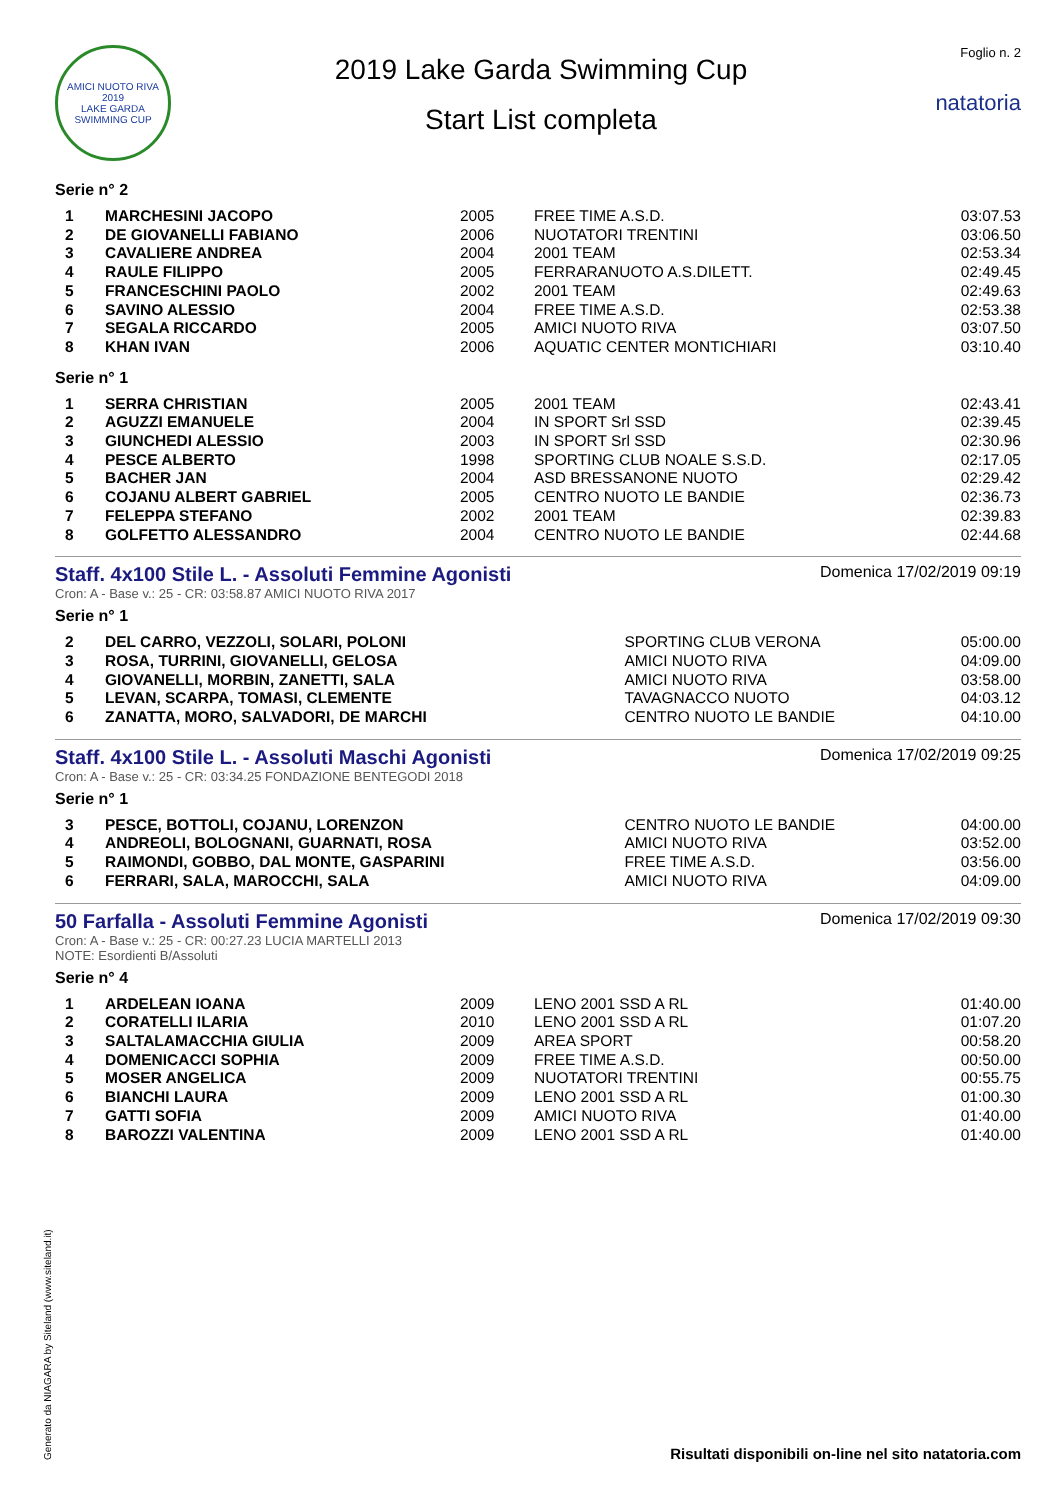AMICI NUOTO RIVA
2019
LAKE GARDA SWIMMING CUP
2019 Lake Garda Swimming Cup
Start List completa
Foglio n. 2
natatoria
Serie n° 2
| 1 | MARCHESINI JACOPO | 2005 | FREE TIME A.S.D. | 03:07.53 |
| 2 | DE GIOVANELLI FABIANO | 2006 | NUOTATORI TRENTINI | 03:06.50 |
| 3 | CAVALIERE ANDREA | 2004 | 2001 TEAM | 02:53.34 |
| 4 | RAULE FILIPPO | 2005 | FERRARANUOTO A.S.DILETT. | 02:49.45 |
| 5 | FRANCESCHINI PAOLO | 2002 | 2001 TEAM | 02:49.63 |
| 6 | SAVINO ALESSIO | 2004 | FREE TIME A.S.D. | 02:53.38 |
| 7 | SEGALA RICCARDO | 2005 | AMICI NUOTO RIVA | 03:07.50 |
| 8 | KHAN IVAN | 2006 | AQUATIC CENTER MONTICHIARI | 03:10.40 |
Serie n° 1
| 1 | SERRA CHRISTIAN | 2005 | 2001 TEAM | 02:43.41 |
| 2 | AGUZZI EMANUELE | 2004 | IN SPORT Srl SSD | 02:39.45 |
| 3 | GIUNCHEDI ALESSIO | 2003 | IN SPORT Srl SSD | 02:30.96 |
| 4 | PESCE ALBERTO | 1998 | SPORTING CLUB NOALE S.S.D. | 02:17.05 |
| 5 | BACHER JAN | 2004 | ASD BRESSANONE NUOTO | 02:29.42 |
| 6 | COJANU ALBERT GABRIEL | 2005 | CENTRO NUOTO LE BANDIE | 02:36.73 |
| 7 | FELEPPA STEFANO | 2002 | 2001 TEAM | 02:39.83 |
| 8 | GOLFETTO ALESSANDRO | 2004 | CENTRO NUOTO LE BANDIE | 02:44.68 |
Staff. 4x100 Stile L. - Assoluti Femmine Agonisti
Domenica 17/02/2019 09:19
Cron: A - Base v.: 25 - CR: 03:58.87 AMICI NUOTO RIVA 2017
Serie n° 1
| 2 | DEL CARRO, VEZZOLI, SOLARI, POLONI | SPORTING CLUB VERONA | 05:00.00 |
| 3 | ROSA, TURRINI, GIOVANELLI, GELOSA | AMICI NUOTO RIVA | 04:09.00 |
| 4 | GIOVANELLI, MORBIN, ZANETTI, SALA | AMICI NUOTO RIVA | 03:58.00 |
| 5 | LEVAN, SCARPA, TOMASI, CLEMENTE | TAVAGNACCO NUOTO | 04:03.12 |
| 6 | ZANATTA, MORO, SALVADORI, DE MARCHI | CENTRO NUOTO LE BANDIE | 04:10.00 |
Staff. 4x100 Stile L. - Assoluti Maschi Agonisti
Domenica 17/02/2019 09:25
Cron: A - Base v.: 25 - CR: 03:34.25 FONDAZIONE BENTEGODI 2018
Serie n° 1
| 3 | PESCE, BOTTOLI, COJANU, LORENZON | CENTRO NUOTO LE BANDIE | 04:00.00 |
| 4 | ANDREOLI, BOLOGNANI, GUARNATI, ROSA | AMICI NUOTO RIVA | 03:52.00 |
| 5 | RAIMONDI, GOBBO, DAL MONTE, GASPARINI | FREE TIME A.S.D. | 03:56.00 |
| 6 | FERRARI, SALA, MAROCCHI, SALA | AMICI NUOTO RIVA | 04:09.00 |
50 Farfalla - Assoluti Femmine Agonisti
Domenica 17/02/2019 09:30
Cron: A - Base v.: 25 - CR: 00:27.23 LUCIA MARTELLI 2013
NOTE: Esordienti B/Assoluti
Serie n° 4
| 1 | ARDELEAN IOANA | 2009 | LENO 2001 SSD A RL | 01:40.00 |
| 2 | CORATELLI ILARIA | 2010 | LENO 2001 SSD A RL | 01:07.20 |
| 3 | SALTALAMACCHIA GIULIA | 2009 | AREA SPORT | 00:58.20 |
| 4 | DOMENICACCI SOPHIA | 2009 | FREE TIME A.S.D. | 00:50.00 |
| 5 | MOSER ANGELICA | 2009 | NUOTATORI TRENTINI | 00:55.75 |
| 6 | BIANCHI LAURA | 2009 | LENO 2001 SSD A RL | 01:00.30 |
| 7 | GATTI SOFIA | 2009 | AMICI NUOTO RIVA | 01:40.00 |
| 8 | BAROZZI VALENTINA | 2009 | LENO 2001 SSD A RL | 01:40.00 |
Generato da NIAGARA by Siteland (www.siteland.it)
Risultati disponibili on-line nel sito natatoria.com